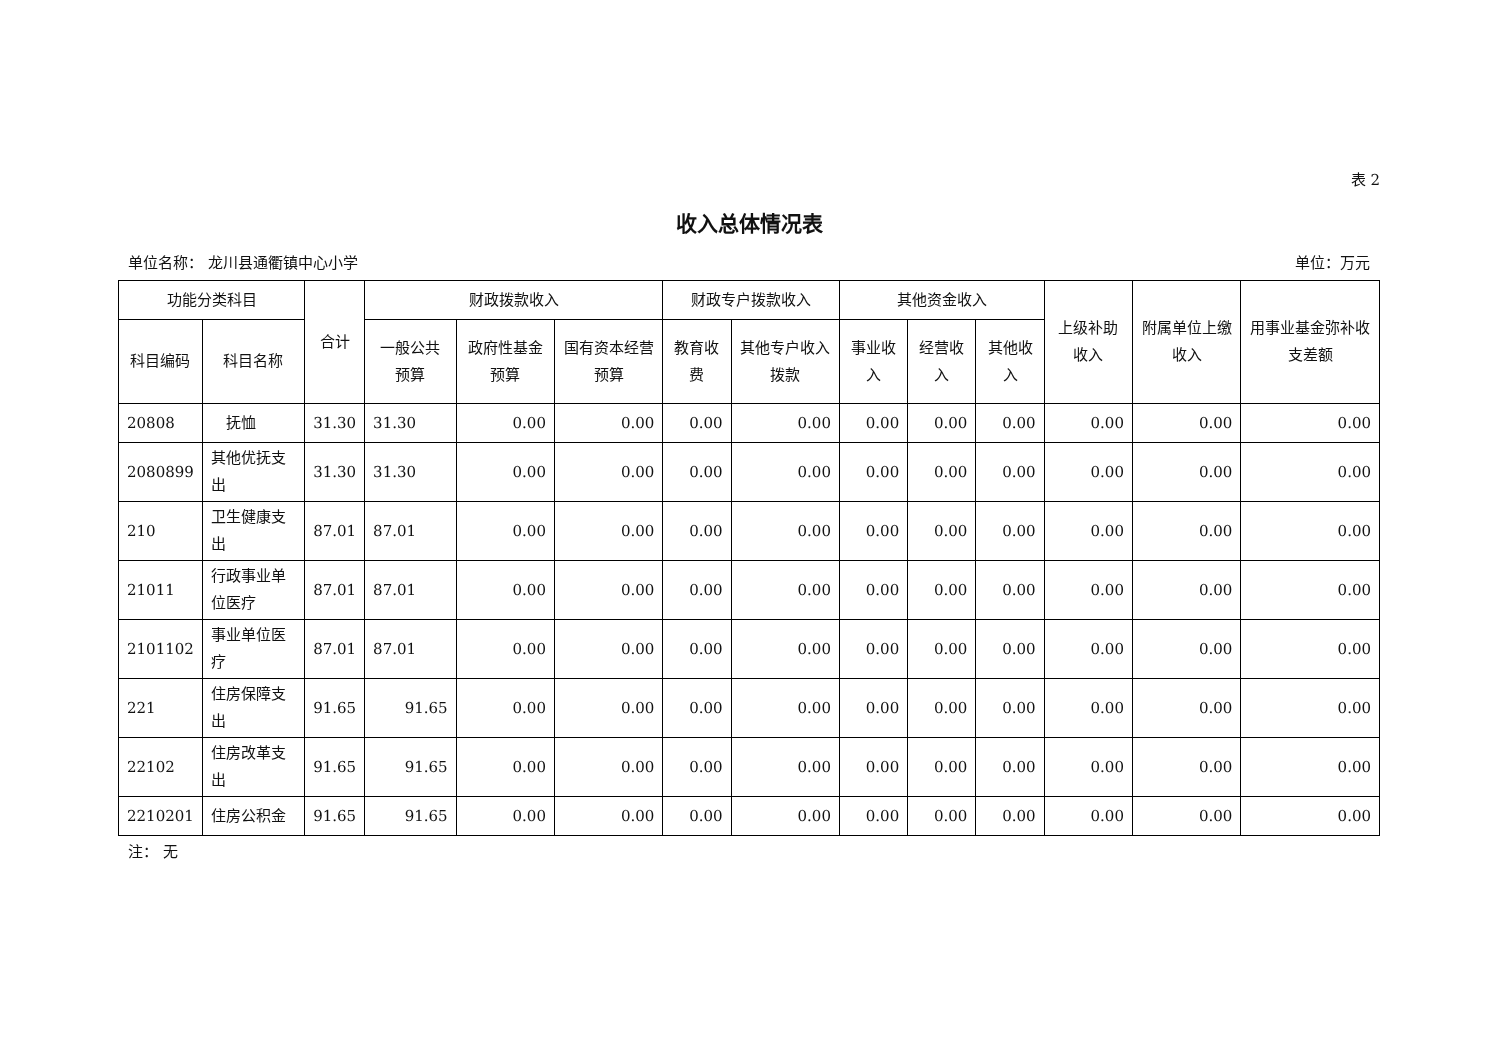表 2
收入总体情况表
单位名称： 龙川县通衢镇中心小学 单位：万元
| 功能分类科目 | | 合计 | 财政拨款收入 | | | 财政专户拨款收入 | | 其他资金收入 | | | 上级补助收入 | 附属单位上缴收入 | 用事业基金弥补收支差额 |
| --- | --- | --- | --- | --- | --- | --- | --- | --- | --- | --- | --- | --- | --- |
| 科目编码 | 科目名称 | | 一般公共预算 | 政府性基金预算 | 国有资本经营预算 | 教育收费 | 其他专户收入拨款 | 事业收入 | 经营收入 | 其他收入 | | | |
| 20808 | 抚恤 | 31.30 | 31.30 | 0.00 | 0.00 | 0.00 | 0.00 | 0.00 | 0.00 | 0.00 | 0.00 | 0.00 | 0.00 |
| 2080899 | 其他优抚支出 | 31.30 | 31.30 | 0.00 | 0.00 | 0.00 | 0.00 | 0.00 | 0.00 | 0.00 | 0.00 | 0.00 | 0.00 |
| 210 | 卫生健康支出 | 87.01 | 87.01 | 0.00 | 0.00 | 0.00 | 0.00 | 0.00 | 0.00 | 0.00 | 0.00 | 0.00 | 0.00 |
| 21011 | 行政事业单位医疗 | 87.01 | 87.01 | 0.00 | 0.00 | 0.00 | 0.00 | 0.00 | 0.00 | 0.00 | 0.00 | 0.00 | 0.00 |
| 2101102 | 事业单位医疗 | 87.01 | 87.01 | 0.00 | 0.00 | 0.00 | 0.00 | 0.00 | 0.00 | 0.00 | 0.00 | 0.00 | 0.00 |
| 221 | 住房保障支出 | 91.65 | 91.65 | 0.00 | 0.00 | 0.00 | 0.00 | 0.00 | 0.00 | 0.00 | 0.00 | 0.00 | 0.00 |
| 22102 | 住房改革支出 | 91.65 | 91.65 | 0.00 | 0.00 | 0.00 | 0.00 | 0.00 | 0.00 | 0.00 | 0.00 | 0.00 | 0.00 |
| 2210201 | 住房公积金 | 91.65 | 91.65 | 0.00 | 0.00 | 0.00 | 0.00 | 0.00 | 0.00 | 0.00 | 0.00 | 0.00 | 0.00 |
注： 无